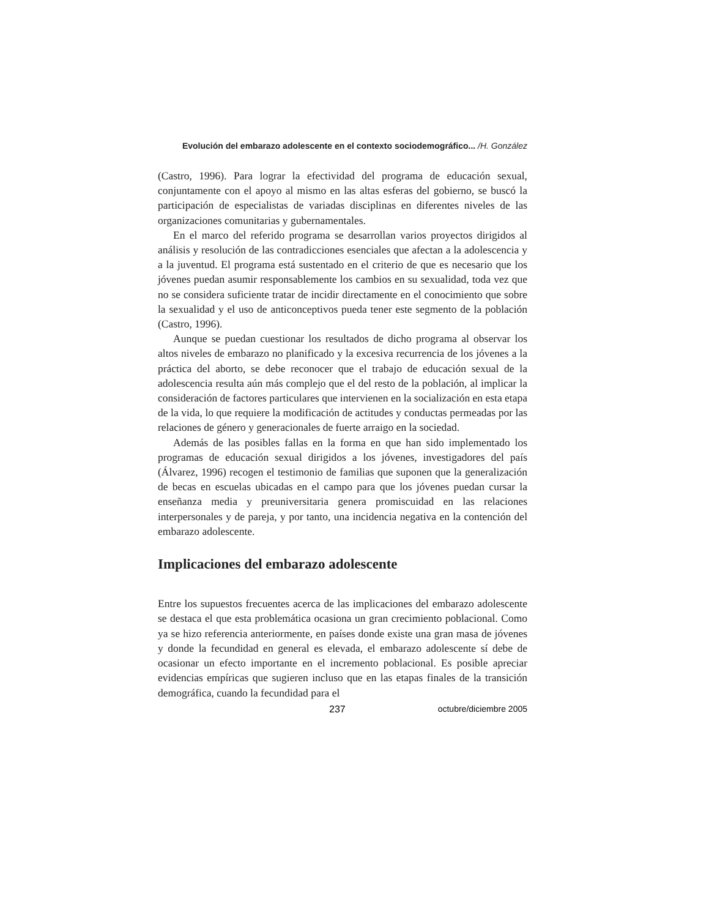Evolución del embarazo adolescente en el contexto sociodemográfico... /H. González
(Castro, 1996). Para lograr la efectividad del programa de educación sexual, conjuntamente con el apoyo al mismo en las altas esferas del gobierno, se buscó la participación de especialistas de variadas disciplinas en diferentes niveles de las organizaciones comunitarias y gubernamentales.
En el marco del referido programa se desarrollan varios proyectos dirigidos al análisis y resolución de las contradicciones esenciales que afectan a la adolescencia y a la juventud. El programa está sustentado en el criterio de que es necesario que los jóvenes puedan asumir responsablemente los cambios en su sexualidad, toda vez que no se considera suficiente tratar de incidir directamente en el conocimiento que sobre la sexualidad y el uso de anticonceptivos pueda tener este segmento de la población (Castro, 1996).
Aunque se puedan cuestionar los resultados de dicho programa al observar los altos niveles de embarazo no planificado y la excesiva recurrencia de los jóvenes a la práctica del aborto, se debe reconocer que el trabajo de educación sexual de la adolescencia resulta aún más complejo que el del resto de la población, al implicar la consideración de factores particulares que intervienen en la socialización en esta etapa de la vida, lo que requiere la modificación de actitudes y conductas permeadas por las relaciones de género y generacionales de fuerte arraigo en la sociedad.
Además de las posibles fallas en la forma en que han sido implementado los programas de educación sexual dirigidos a los jóvenes, investigadores del país (Álvarez, 1996) recogen el testimonio de familias que suponen que la generalización de becas en escuelas ubicadas en el campo para que los jóvenes puedan cursar la enseñanza media y preuniversitaria genera promiscuidad en las relaciones interpersonales y de pareja, y por tanto, una incidencia negativa en la contención del embarazo adolescente.
Implicaciones del embarazo adolescente
Entre los supuestos frecuentes acerca de las implicaciones del embarazo adolescente se destaca el que esta problemática ocasiona un gran crecimiento poblacional. Como ya se hizo referencia anteriormente, en países donde existe una gran masa de jóvenes y donde la fecundidad en general es elevada, el embarazo adolescente sí debe de ocasionar un efecto importante en el incremento poblacional. Es posible apreciar evidencias empíricas que sugieren incluso que en las etapas finales de la transición demográfica, cuando la fecundidad para el
237 octubre/diciembre 2005